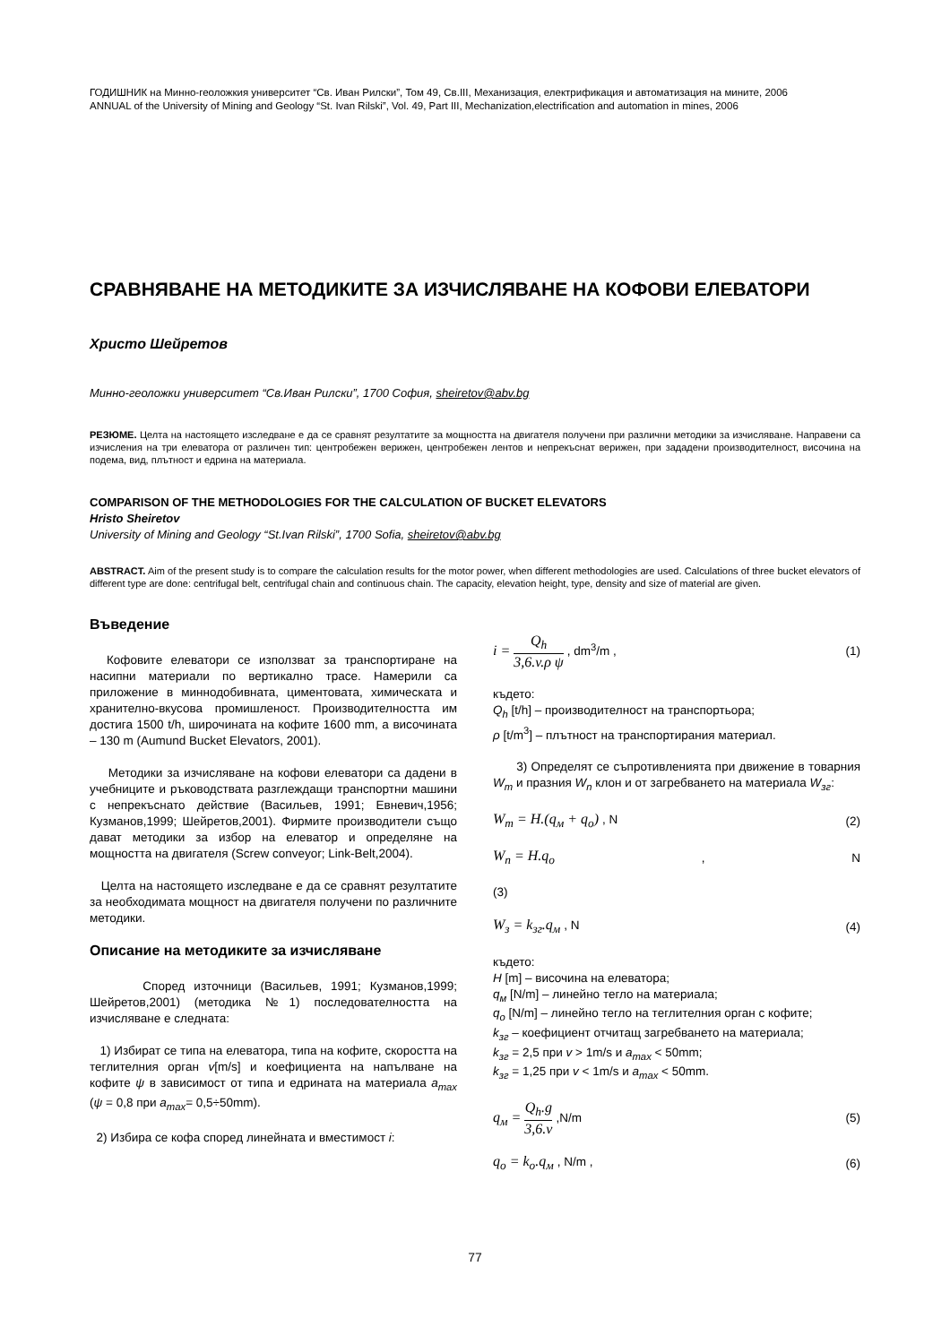ГОДИШНИК на Минно-геоложкия университет “Св. Иван Рилски”, Том 49, Св.III, Механизация, електрификация и автоматизация на мините, 2006
ANNUAL of the University of Mining and Geology “St. Ivan Rilski”, Vol. 49, Part III, Mechanization,electrification and automation in mines, 2006
СРАВНЯВАНЕ НА МЕТОДИКИТЕ ЗА ИЗЧИСЛЯВАНЕ НА КОФОВИ ЕЛЕВАТОРИ
Христо Шейретов
Минно-геоложки университет “Св.Иван Рилски”, 1700 София, sheiretov@abv.bg
РЕЗЮМЕ. Целта на настоящето изследване е да се сравнят резултатите за мощността на двигателя получени при различни методики за изчисляване. Направени са изчисления на три елеватора от различен тип: центробежен верижен, центробежен лентов и непрекъснат верижен, при зададени производителност, височина на подема, вид, плътност и едрина на материала.
COMPARISON OF THE METHODOLOGIES FOR THE CALCULATION OF BUCKET ELEVATORS
Hristo Sheiretov
University of Mining and Geology “St.Ivan Rilski”, 1700 Sofia, sheiretov@abv.bg
ABSTRACT. Aim of the present study is to compare the calculation results for the motor power, when different methodologies are used. Calculations of three bucket elevators of different type are done: centrifugal belt, centrifugal chain and continuous chain. The capacity, elevation height, type, density and size of material are given.
Въведение
Кофовите елеватори се използват за транспортиране на насипни материали по вертикално трасе. Намерили са приложение в миннодобивната, циментовата, химическата и хранително-вкусова промишленост. Производителността им достига 1500 t/h, широчината на кофите 1600 mm, а височината – 130 m (Aumund Bucket Elevators, 2001).
Методики за изчисляване на кофови елеватори са дадени в учебниците и ръководствата разглеждащи транспортни машини с непрекъснато действие (Васильев, 1991; Евневич,1956; Кузманов,1999; Шейретов,2001). Фирмите производители също дават методики за избор на елеватор и определяне на мощността на двигателя (Screw conveyor; Link-Belt,2004).
Целта на настоящето изследване е да се сравнят резултатите за необходимата мощност на двигателя получени по различните методики.
Описание на методиките за изчисляване
Според източници (Васильев, 1991; Кузманов,1999; Шейретов,2001) (методика №1) последователността на изчисляване е следната:
1) Избират се типа на елеватора, типа на кофите, скоростта на теглителния орган v[m/s] и коефициента на напълване на кофите ψ в зависимост от типа и едрината на материала a<sub>max</sub> (ψ = 0,8 при a<sub>max</sub>= 0,5÷50mm).
2) Избира се кофа според линейната и вместимост i:
i = Q<sub>h</sub> 3,6.v.ρ ψ , dm<sup>3</sup>/m , (1)
където:
Q<sub>h</sub> [t/h] – производителност на транспортьора;
ρ [t/m<sup>3</sup>] – плътност на транспортирания материал.
3) Определят се съпротивленията при движение в товарния W<sub>m</sub> и празния W<sub>n</sub> клон и от загребването на материала W<sub>зг</sub>:
W<sub>m</sub> = H.(q<sub>м</sub> + q<sub>o</sub>) , N (2)
W<sub>n</sub> = H.q<sub>o</sub>, N
(3)
W<sub>з</sub> = k<sub>зг</sub>.q<sub>м</sub> , N (4)
където:
H [m] – височина на елеватора;
q<sub>м</sub> [N/m] – линейно тегло на материала;
q<sub>o</sub> [N/m] – линейно тегло на теглителния орган с кофите;
k<sub>зг</sub> – коефициент отчитащ загребването на материала;
k<sub>зг</sub> = 2,5 при v > 1m/s и a<sub>max</sub> < 50mm;
k<sub>зг</sub> = 1,25 при v < 1m/s и a<sub>max</sub> < 50mm.
q<sub>м</sub> = Q<sub>h</sub>.g 3,6.v ,N/m (5)
q<sub>o</sub> = k<sub>o</sub>.q<sub>м</sub> , N/m , (6)
77